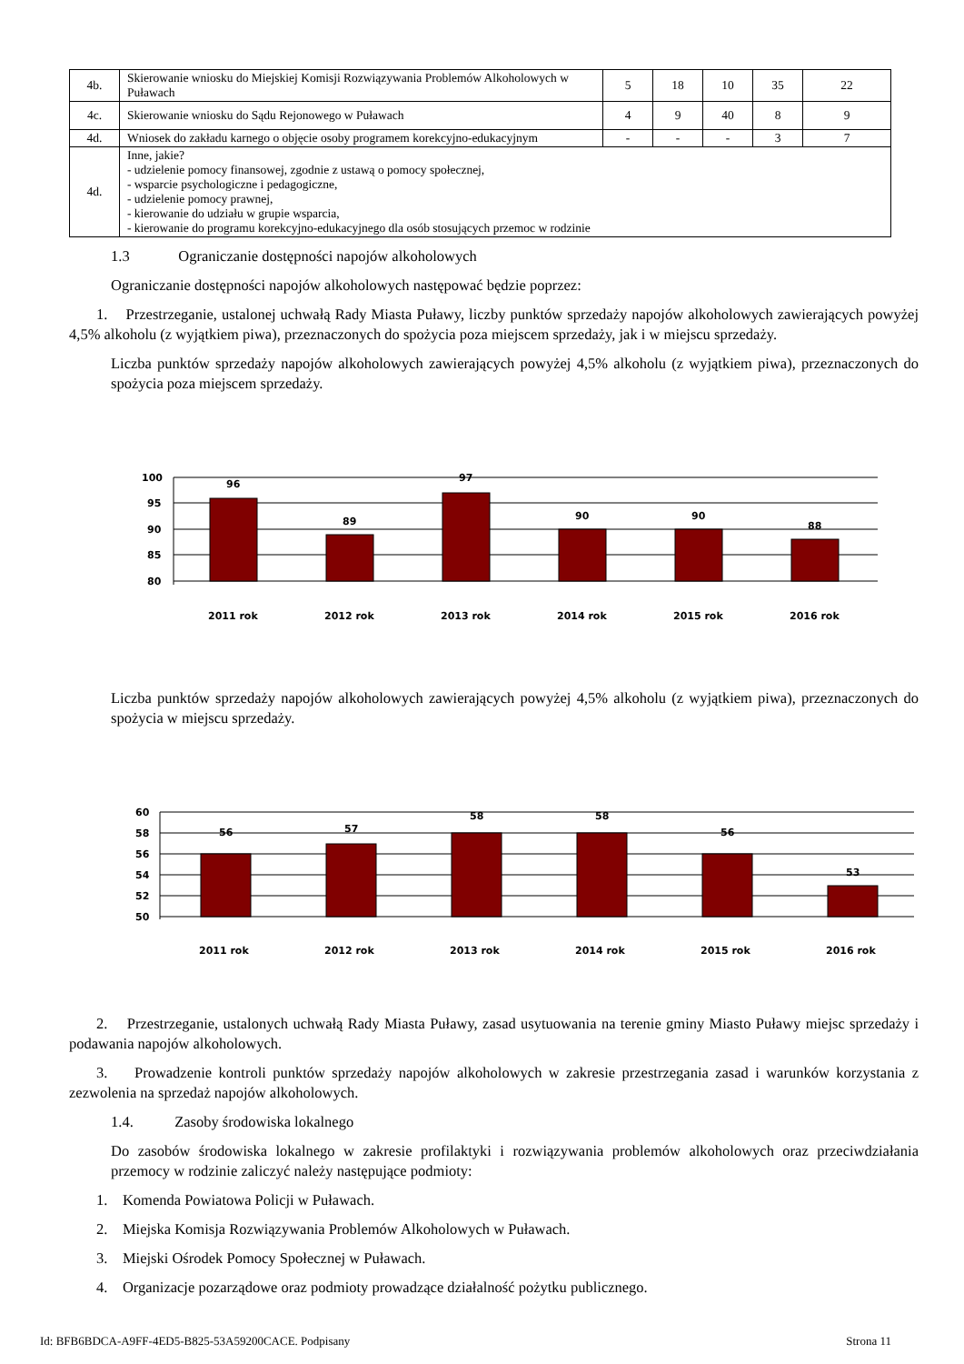| 4b. | Skierowanie wniosku do Miejskiej Komisji Rozwiązywania Problemów Alkoholowych w Puławach | 5 | 18 | 10 | 35 | 22 |
| 4c. | Skierowanie wniosku do Sądu Rejonowego w Puławach | 4 | 9 | 40 | 8 | 9 |
| 4d. | Wniosek do zakładu karnego o objęcie osoby programem korekcyjno-edukacyjnym | - | - | - | 3 | 7 |
| 4d. | Inne, jakie? - udzielenie pomocy finansowej, zgodnie z ustawą o pomocy społecznej, - wsparcie psychologiczne i pedagogiczne, - udzielenie pomocy prawnej, - kierowanie do udziału w grupie wsparcia, - kierowanie do programu korekcyjno-edukacyjnego dla osób stosujących przemoc w rodzinie | | | | | |
1.3 Ograniczanie dostępności napojów alkoholowych
Ograniczanie dostępności napojów alkoholowych następować będzie poprzez:
1. Przestrzeganie, ustalonej uchwałą Rady Miasta Puławy, liczby punktów sprzedaży napojów alkoholowych zawierających powyżej 4,5% alkoholu (z wyjątkiem piwa), przeznaczonych do spożycia poza miejscem sprzedaży, jak i w miejscu sprzedaży.
Liczba punktów sprzedaży napojów alkoholowych zawierających powyżej 4,5% alkoholu (z wyjątkiem piwa), przeznaczonych do spożycia poza miejscem sprzedaży.
100
95
90
85
80
96
89
97
90
90
88
2011 rok
2012 rok
2013 rok
2014 rok
2015 rok
2016 rok
Liczba punktów sprzedaży napojów alkoholowych zawierających powyżej 4,5% alkoholu (z wyjątkiem piwa), przeznaczonych do spożycia w miejscu sprzedaży.
60
58
56
54
52
50
56
57
58
58
56
53
2011 rok
2012 rok
2013 rok
2014 rok
2015 rok
2016 rok
2. Przestrzeganie, ustalonych uchwałą Rady Miasta Puławy, zasad usytuowania na terenie gminy Miasto Puławy miejsc sprzedaży i podawania napojów alkoholowych.
3. Prowadzenie kontroli punktów sprzedaży napojów alkoholowych w zakresie przestrzegania zasad i warunków korzystania z zezwolenia na sprzedaż napojów alkoholowych.
1.4. Zasoby środowiska lokalnego
Do zasobów środowiska lokalnego w zakresie profilaktyki i rozwiązywania problemów alkoholowych oraz przeciwdziałania przemocy w rodzinie zaliczyć należy następujące podmioty:
1. Komenda Powiatowa Policji w Puławach.
2. Miejska Komisja Rozwiązywania Problemów Alkoholowych w Puławach.
3. Miejski Ośrodek Pomocy Społecznej w Puławach.
4. Organizacje pozarządowe oraz podmioty prowadzące działalność pożytku publicznego.
Id: BFB6BDCA-A9FF-4ED5-B825-53A59200CACE. Podpisany Strona 11